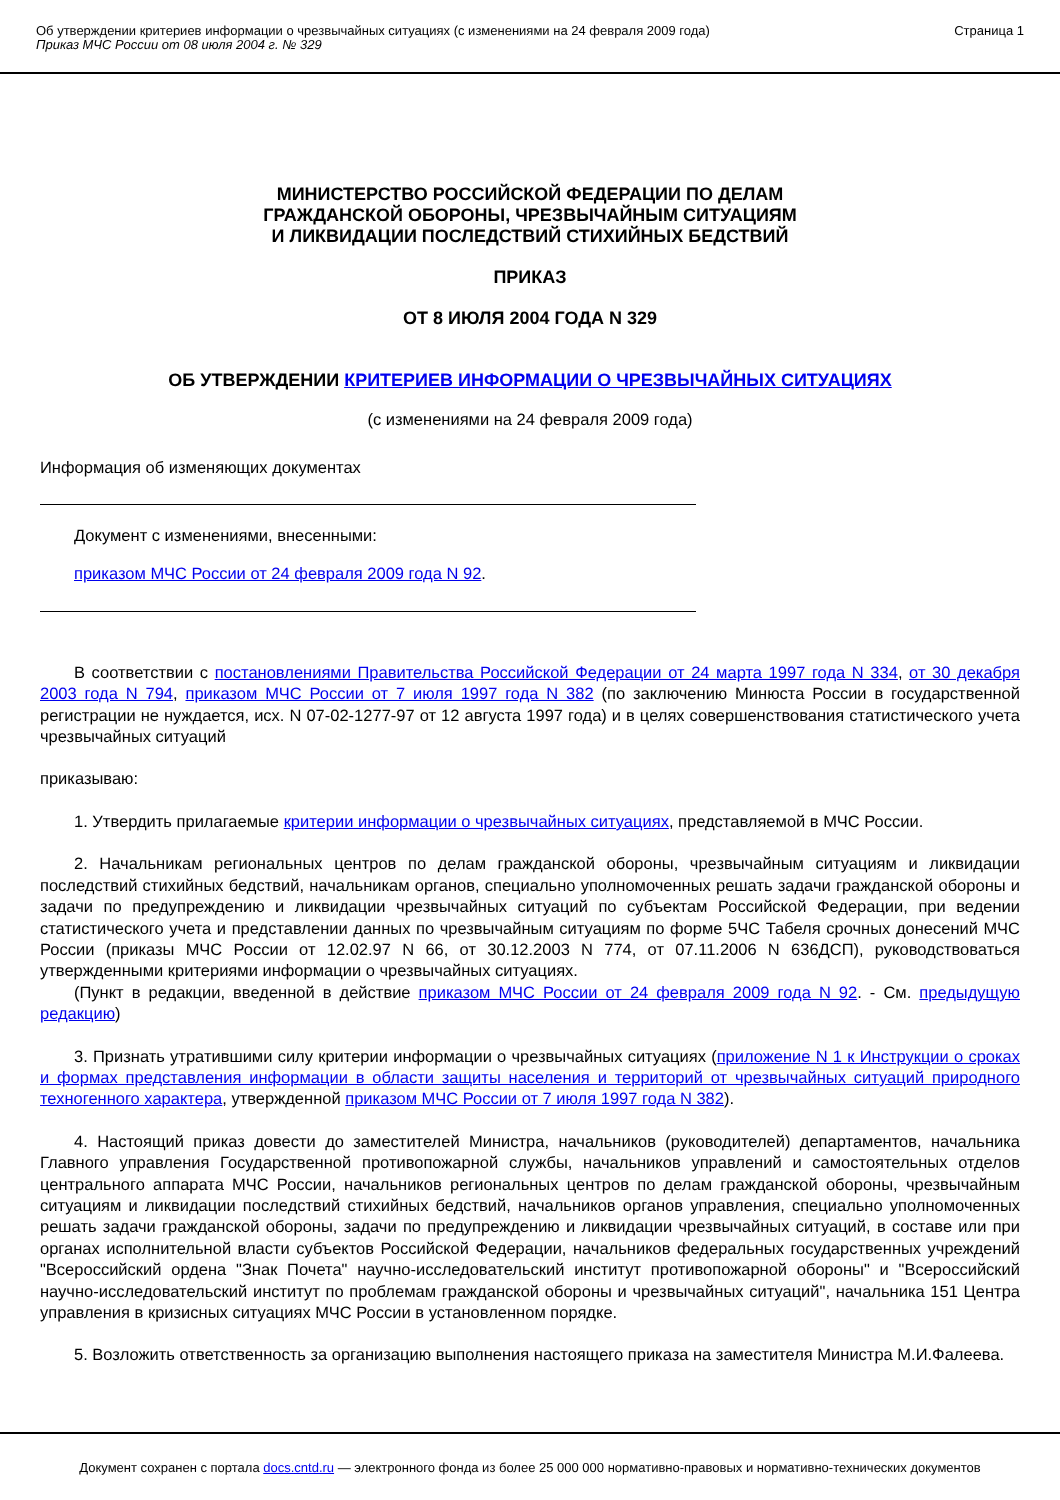Об утверждении критериев информации о чрезвычайных ситуациях (с изменениями на 24 февраля 2009 года)
Приказ МЧС России от 08 июля 2004 г. № 329
Страница 1
МИНИСТЕРСТВО РОССИЙСКОЙ ФЕДЕРАЦИИ ПО ДЕЛАМ
ГРАЖДАНСКОЙ ОБОРОНЫ, ЧРЕЗВЫЧАЙНЫМ СИТУАЦИЯМ
И ЛИКВИДАЦИИ ПОСЛЕДСТВИЙ СТИХИЙНЫХ БЕДСТВИЙ
ПРИКАЗ
ОТ 8 ИЮЛЯ 2004 ГОДА N 329
ОБ УТВЕРЖДЕНИИ КРИТЕРИЕВ ИНФОРМАЦИИ О ЧРЕЗВЫЧАЙНЫХ СИТУАЦИЯХ
(с изменениями на 24 февраля 2009 года)
Информация об изменяющих документах
Документ с изменениями, внесенными:
приказом МЧС России от 24 февраля 2009 года N 92.
В соответствии с постановлениями Правительства Российской Федерации от 24 марта 1997 года N 334, от 30 декабря 2003 года N 794, приказом МЧС России от 7 июля 1997 года N 382 (по заключению Минюста России в государственной регистрации не нуждается, исх. N 07-02-1277-97 от 12 августа 1997 года) и в целях совершенствования статистического учета чрезвычайных ситуаций
приказываю:
1. Утвердить прилагаемые критерии информации о чрезвычайных ситуациях, представляемой в МЧС России.
2. Начальникам региональных центров по делам гражданской обороны, чрезвычайным ситуациям и ликвидации последствий стихийных бедствий, начальникам органов, специально уполномоченных решать задачи гражданской обороны и задачи по предупреждению и ликвидации чрезвычайных ситуаций по субъектам Российской Федерации, при ведении статистического учета и представлении данных по чрезвычайным ситуациям по форме 5ЧС Табеля срочных донесений МЧС России (приказы МЧС России от 12.02.97 N 66, от 30.12.2003 N 774, от 07.11.2006 N 636ДСП), руководствоваться утвержденными критериями информации о чрезвычайных ситуациях.
(Пункт в редакции, введенной в действие приказом МЧС России от 24 февраля 2009 года N 92. - См. предыдущую редакцию)
3. Признать утратившими силу критерии информации о чрезвычайных ситуациях (приложение N 1 к Инструкции о сроках и формах представления информации в области защиты населения и территорий от чрезвычайных ситуаций природного техногенного характера, утвержденной приказом МЧС России от 7 июля 1997 года N 382).
4. Настоящий приказ довести до заместителей Министра, начальников (руководителей) департаментов, начальника Главного управления Государственной противопожарной службы, начальников управлений и самостоятельных отделов центрального аппарата МЧС России, начальников региональных центров по делам гражданской обороны, чрезвычайным ситуациям и ликвидации последствий стихийных бедствий, начальников органов управления, специально уполномоченных решать задачи гражданской обороны, задачи по предупреждению и ликвидации чрезвычайных ситуаций, в составе или при органах исполнительной власти субъектов Российской Федерации, начальников федеральных государственных учреждений "Всероссийский ордена "Знак Почета" научно-исследовательский институт противопожарной обороны" и "Всероссийский научно-исследовательский институт по проблемам гражданской обороны и чрезвычайных ситуаций", начальника 151 Центра управления в кризисных ситуациях МЧС России в установленном порядке.
5. Возложить ответственность за организацию выполнения настоящего приказа на заместителя Министра М.И.Фалеева.
Документ сохранен с портала docs.cntd.ru — электронного фонда из более 25 000 000 нормативно-правовых и нормативно-технических документов